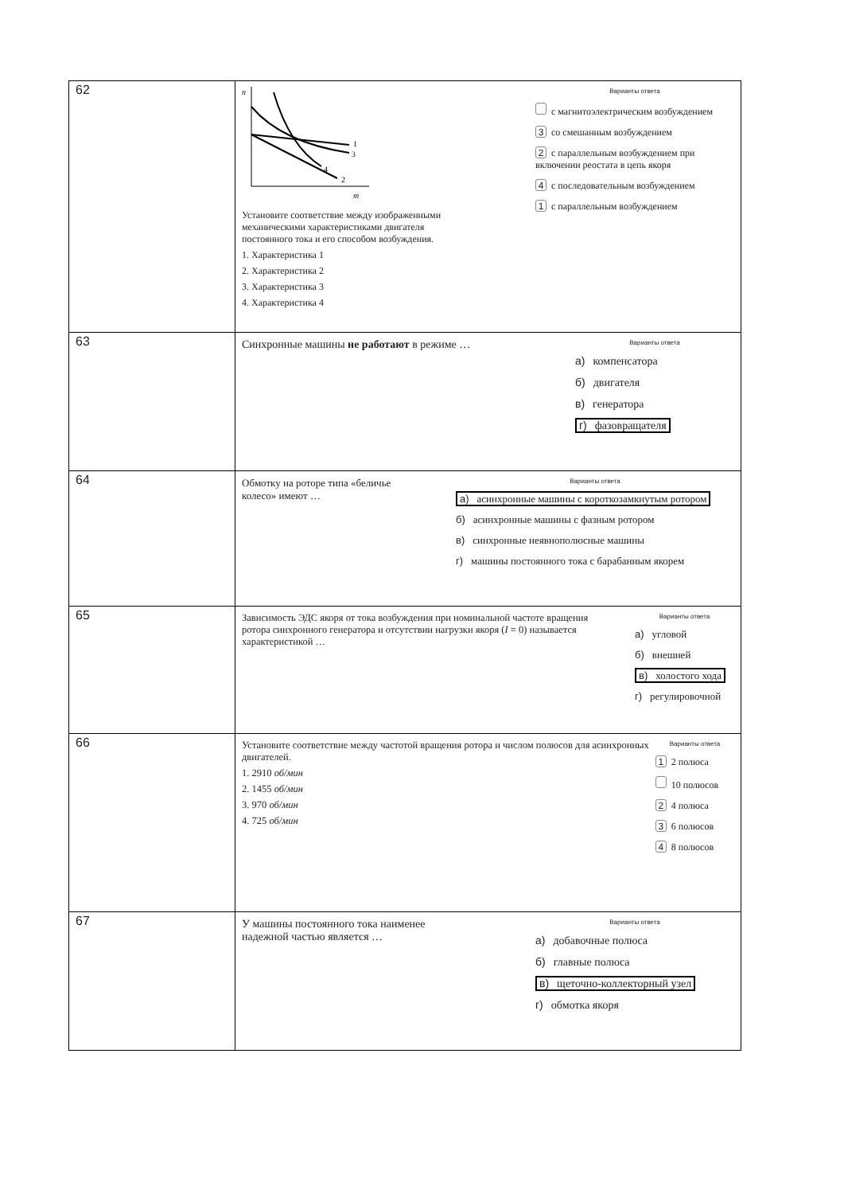| 62 | n m 1 2 3 4 Установите соответствие между изображенными механическими характеристиками двигателя постоянного тока и его способом возбуждения. 1. Характеристика 1 2. Характеристика 2 3. Характеристика 3 4. Характеристика 4 Варианты ответа с магнитоэлектрическим возбуждением 3 со смешанным возбуждением 2 с параллельным возбуждением при включении реостата в цепь якоря 4 с последовательным возбуждением 1 с параллельным возбуждением |
| 63 | Синхронные машины не работают в режиме … Варианты ответа а) компенсатора б) двигателя в) генератора г) фазовращателя |
| 64 | Обмотку на роторе типа «беличье колесо» имеют … Варианты ответа а) асинхронные машины с короткозамкнутым ротором б) асинхронные машины с фазным ротором в) синхронные неявнополюсные машины г) машины постоянного тока с барабанным якорем |
| 65 | Зависимость ЭДС якоря от тока возбуждения при номинальной частоте вращения ротора синхронного генератора и отсутствии нагрузки якоря ( I = 0) называется характеристикой … Варианты ответа а) угловой б) внешней в) холостого хода г) регулировочной |
| 66 | Установите соответствие между частотой вращения ротора и числом полюсов для асинхронных двигателей. 1. 2910 об/мин 2. 1455 об/мин 3. 970 об/мин 4. 725 об/мин Варианты ответа 1 2 полюса 10 полюсов 2 4 полюса 3 6 полюсов 4 8 полюсов |
| 67 | У машины постоянного тока наименее надежной частью является … Варианты ответа а) добавочные полюса б) главные полюса в) щеточно-коллекторный узел г) обмотка якоря |